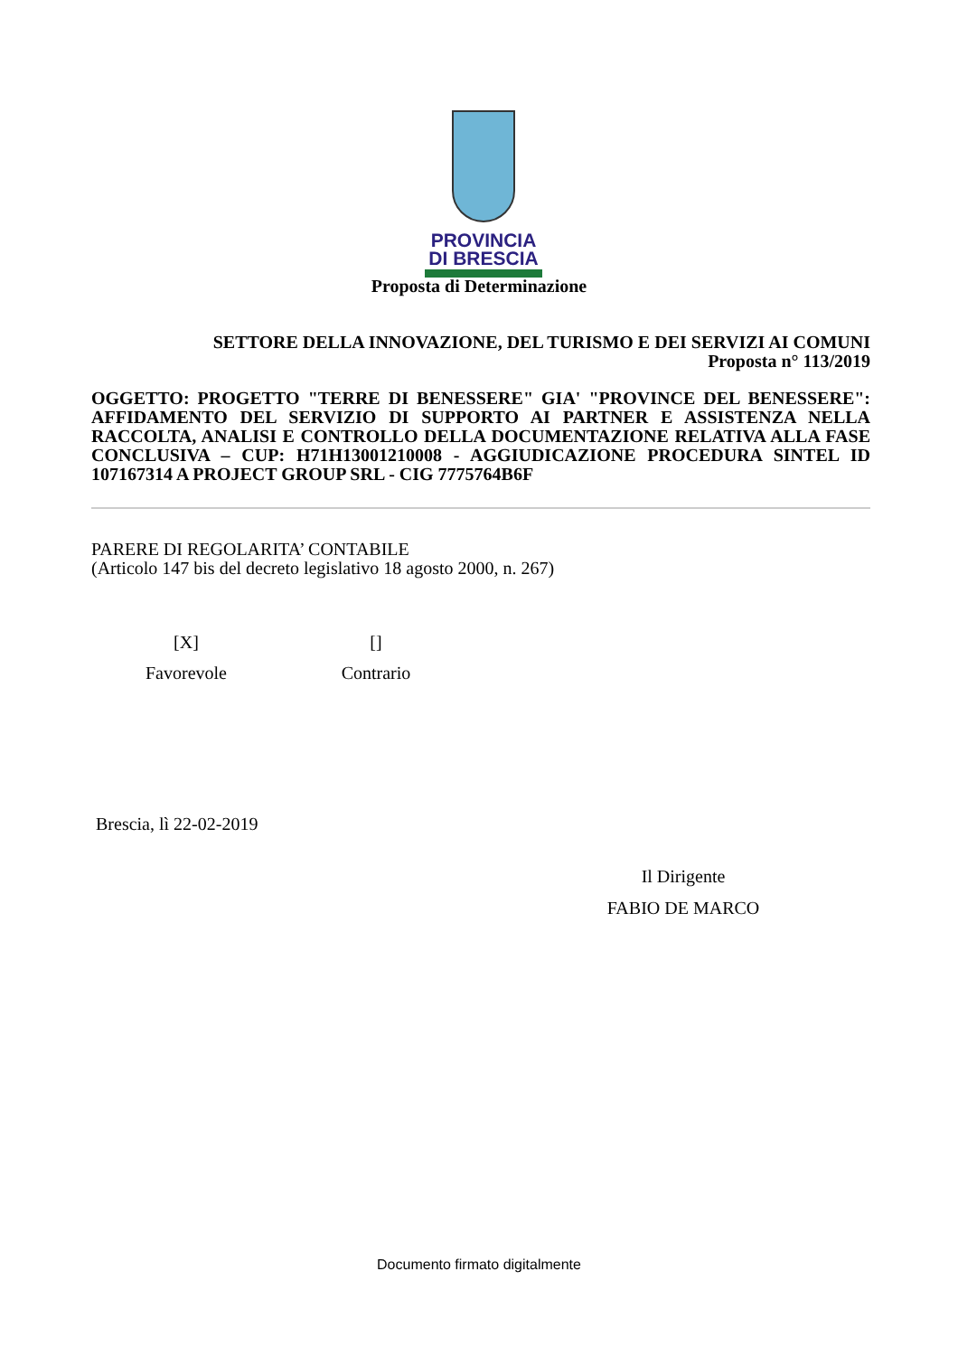PROVINCIA
DI BRESCIA
Proposta di Determinazione
SETTORE DELLA INNOVAZIONE, DEL TURISMO E DEI SERVIZI AI COMUNI
Proposta n° 113/2019
OGGETTO: PROGETTO "TERRE DI BENESSERE" GIA' "PROVINCE DEL BENESSERE": AFFIDAMENTO DEL SERVIZIO DI SUPPORTO AI PARTNER E ASSISTENZA NELLA RACCOLTA, ANALISI E CONTROLLO DELLA DOCUMENTAZIONE RELATIVA ALLA FASE CONCLUSIVA – CUP: H71H13001210008 - AGGIUDICAZIONE PROCEDURA SINTEL ID 107167314 A PROJECT GROUP SRL - CIG 7775764B6F
PARERE DI REGOLARITA’ CONTABILE
(Articolo 147 bis del decreto legislativo 18 agosto 2000, n. 267)
[X]
Favorevole
[]
Contrario
Brescia, lì 22-02-2019
Il Dirigente
FABIO DE MARCO
Documento firmato digitalmente